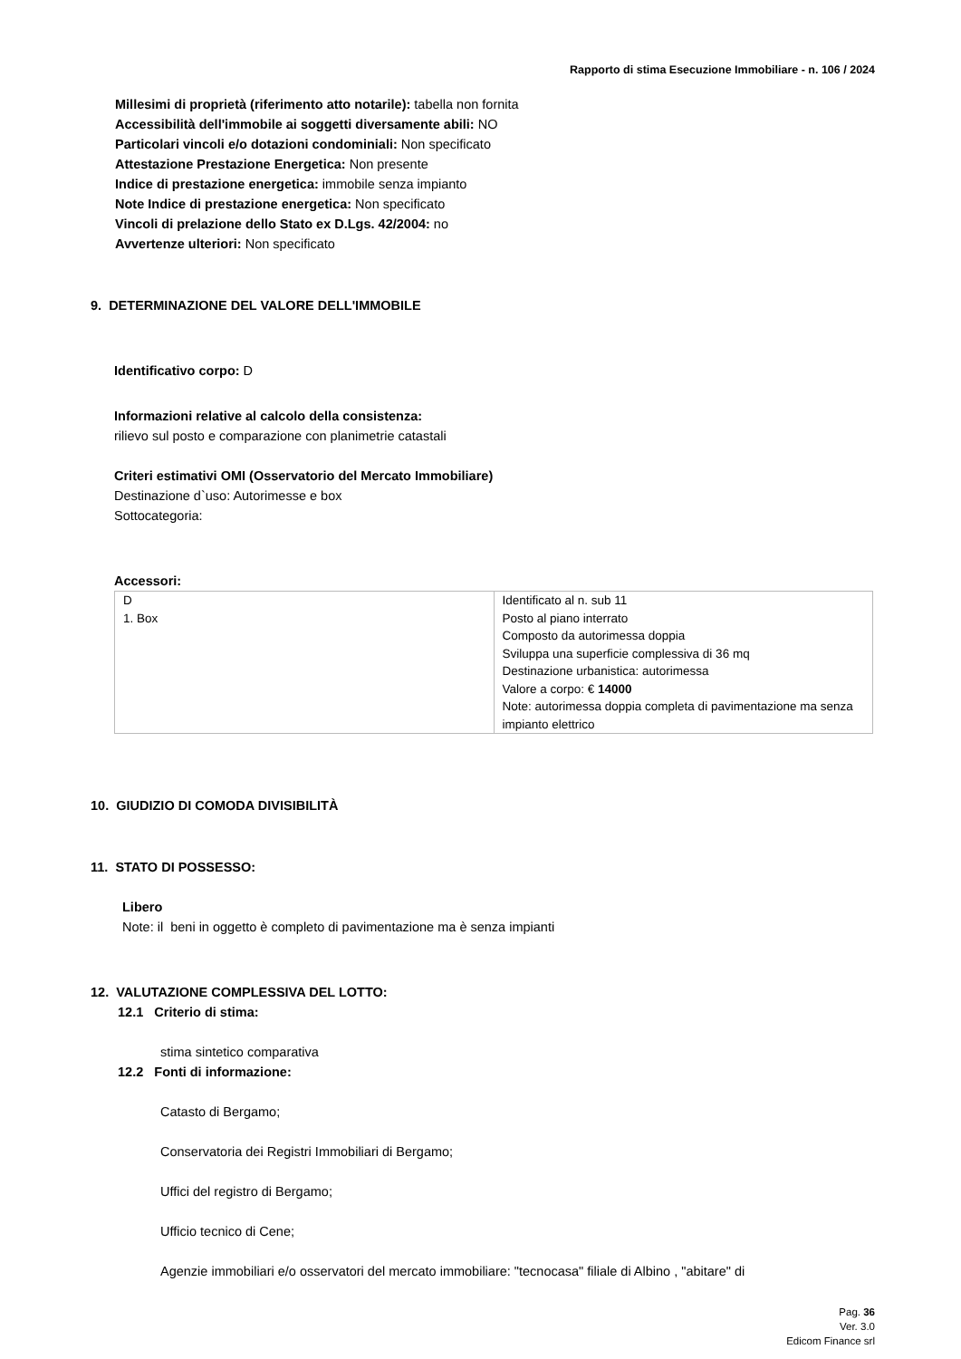Rapporto di stima Esecuzione Immobiliare - n. 106 / 2024
Millesimi di proprietà (riferimento atto notarile): tabella non fornita
Accessibilità dell'immobile ai soggetti diversamente abili: NO
Particolari vincoli e/o dotazioni condominiali: Non specificato
Attestazione Prestazione Energetica: Non presente
Indice di prestazione energetica: immobile senza impianto
Note Indice di prestazione energetica: Non specificato
Vincoli di prelazione dello Stato ex D.Lgs. 42/2004: no
Avvertenze ulteriori: Non specificato
9. DETERMINAZIONE DEL VALORE DELL'IMMOBILE
Identificativo corpo: D
Informazioni relative al calcolo della consistenza:
rilievo sul posto e comparazione con planimetrie catastali
Criteri estimativi OMI (Osservatorio del Mercato Immobiliare)
Destinazione d`uso: Autorimesse e box
Sottocategoria:
Accessori:
| D 1. Box | Identificato al n. sub 11 Posto al piano interrato Composto da autorimessa doppia Sviluppa una superficie complessiva di 36 mq Destinazione urbanistica: autorimessa Valore a corpo: € 14000 Note: autorimessa doppia completa di pavimentazione ma senza impianto elettrico |
10. GIUDIZIO DI COMODA DIVISIBILITÀ
11. STATO DI POSSESSO:
Libero
Note: il beni in oggetto è completo di pavimentazione ma è senza impianti
12. VALUTAZIONE COMPLESSIVA DEL LOTTO:
12.1 Criterio di stima:
stima sintetico comparativa
12.2 Fonti di informazione:
Catasto di Bergamo;
Conservatoria dei Registri Immobiliari di Bergamo;
Uffici del registro di Bergamo;
Ufficio tecnico di Cene;
Agenzie immobiliari e/o osservatori del mercato immobiliare: "tecnocasa" filiale di Albino , "abitare" di
Pag. 36
Ver. 3.0
Edicom Finance srl